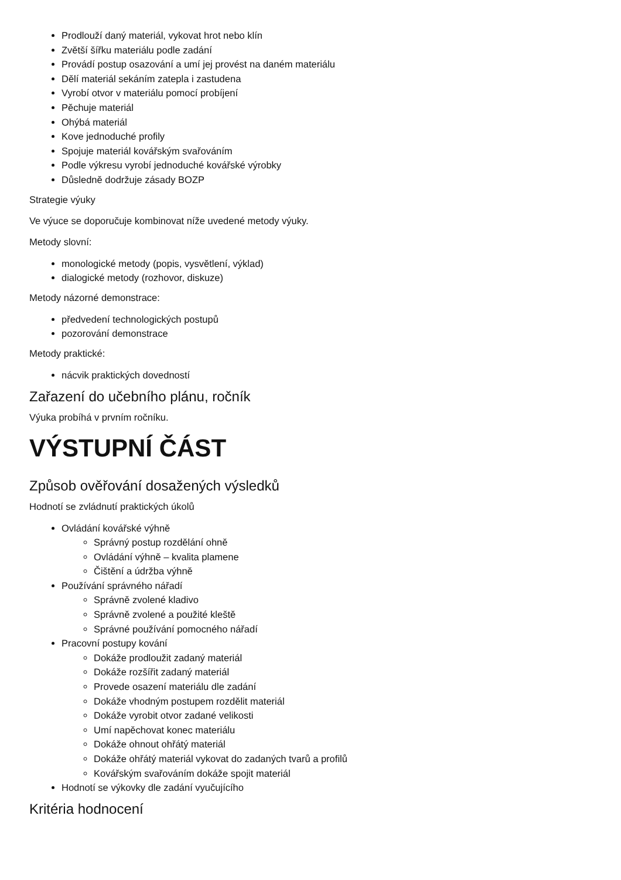Prodlouží daný materiál, vykovat hrot nebo klín
Zvětší šířku materiálu podle zadání
Provádí postup osazování a umí jej provést na daném materiálu
Dělí materiál sekáním zatepla i zastudena
Vyrobí otvor v materiálu pomocí probíjení
Pěchuje materiál
Ohýbá materiál
Kove jednoduché profily
Spojuje materiál kovářským svařováním
Podle výkresu vyrobí jednoduché kovářské výrobky
Důsledně dodržuje zásady BOZP
Strategie výuky
Ve výuce se doporučuje kombinovat níže uvedené metody výuky.
Metody slovní:
monologické metody (popis, vysvětlení, výklad)
dialogické metody (rozhovor, diskuze)
Metody názorné demonstrace:
předvedení technologických postupů
pozorování demonstrace
Metody praktické:
nácvik praktických dovedností
Zařazení do učebního plánu, ročník
Výuka probíhá v prvním ročníku.
VÝSTUPNÍ ČÁST
Způsob ověřování dosažených výsledků
Hodnotí se zvládnutí praktických úkolů
Ovládání kovářské výhně
Správný postup rozdělání ohně
Ovládání výhně – kvalita plamene
Čištění a údržba výhně
Používání správného nářadí
Správně zvolené kladivo
Správně zvolené a použité kleště
Správné používání pomocného nářadí
Pracovní postupy kování
Dokáže prodloužit zadaný materiál
Dokáže rozšířit zadaný materiál
Provede osazení materiálu dle zadání
Dokáže vhodným postupem rozdělit materiál
Dokáže vyrobit otvor zadané velikosti
Umí napěchovat konec materiálu
Dokáže ohnout ohřátý materiál
Dokáže ohřátý materiál vykovat do zadaných tvarů a profilů
Kovářským svařováním dokáže spojit materiál
Hodnotí se výkovky dle zadání vyučujícího
Kritéria hodnocení